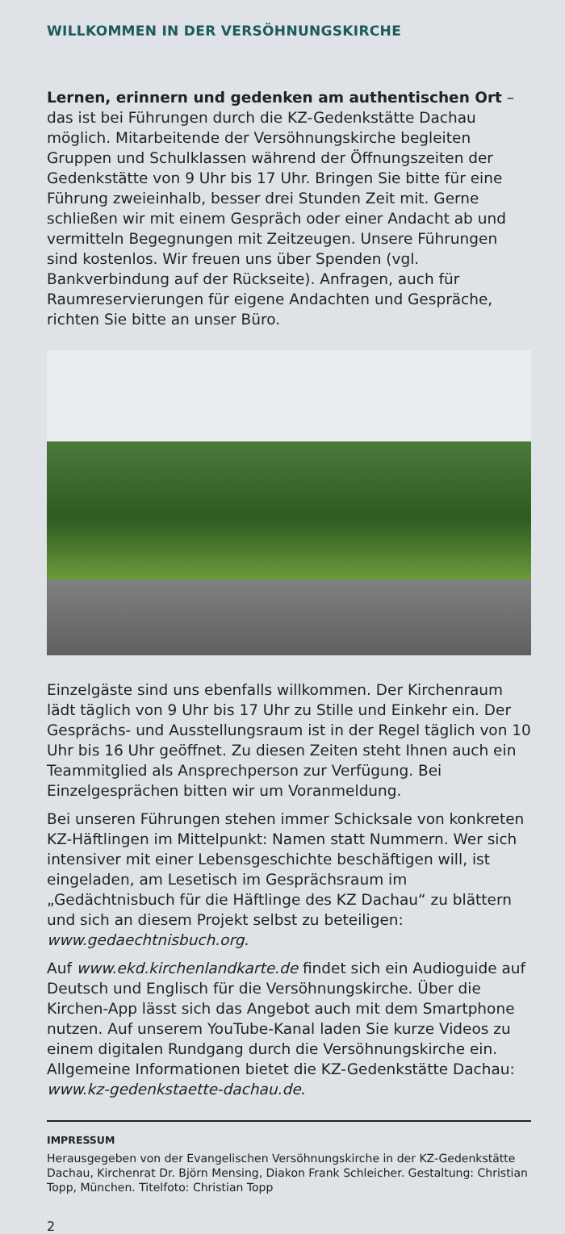WILLKOMMEN IN DER VERSÖHNUNGSKIRCHE
Lernen, erinnern und gedenken am authentischen Ort – das ist bei Führungen durch die KZ-Gedenkstätte Dachau möglich. Mitarbeitende der Versöhnungskirche begleiten Gruppen und Schulklassen während der Öffnungszeiten der Gedenkstätte von 9 Uhr bis 17 Uhr. Bringen Sie bitte für eine Führung zweieinhalb, besser drei Stunden Zeit mit. Gerne schließen wir mit einem Gespräch oder einer Andacht ab und vermitteln Begegnungen mit Zeitzeugen. Unsere Führungen sind kostenlos. Wir freuen uns über Spenden (vgl. Bankverbindung auf der Rückseite). Anfragen, auch für Raumreservierungen für eigene Andachten und Gespräche, richten Sie bitte an unser Büro.
Einzelgäste sind uns ebenfalls willkommen. Der Kirchenraum lädt täglich von 9 Uhr bis 17 Uhr zu Stille und Einkehr ein. Der Gesprächs- und Ausstellungsraum ist in der Regel täglich von 10 Uhr bis 16 Uhr geöffnet. Zu diesen Zeiten steht Ihnen auch ein Teammitglied als Ansprechperson zur Verfügung. Bei Einzelgesprächen bitten wir um Voranmeldung.
Bei unseren Führungen stehen immer Schicksale von konkreten KZ-Häftlingen im Mittelpunkt: Namen statt Nummern. Wer sich intensiver mit einer Lebensgeschichte beschäftigen will, ist eingeladen, am Lesetisch im Gesprächsraum im „Gedächtnisbuch für die Häftlinge des KZ Dachau“ zu blättern und sich an diesem Projekt selbst zu beteiligen: www.gedaechtnisbuch.org.
Auf www.ekd.kirchenlandkarte.de findet sich ein Audioguide auf Deutsch und Englisch für die Versöhnungskirche. Über die Kirchen-App lässt sich das Angebot auch mit dem Smartphone nutzen. Auf unserem YouTube-Kanal laden Sie kurze Videos zu einem digitalen Rundgang durch die Versöhnungskirche ein. Allgemeine Informationen bietet die KZ-Gedenkstätte Dachau: www.kz-gedenkstaette-dachau.de.
IMPRESSUM
Herausgegeben von der Evangelischen Versöhnungskirche in der KZ-Gedenkstätte Dachau, Kirchenrat Dr. Björn Mensing, Diakon Frank Schleicher. Gestaltung: Christian Topp, München. Titelfoto: Christian Topp
2